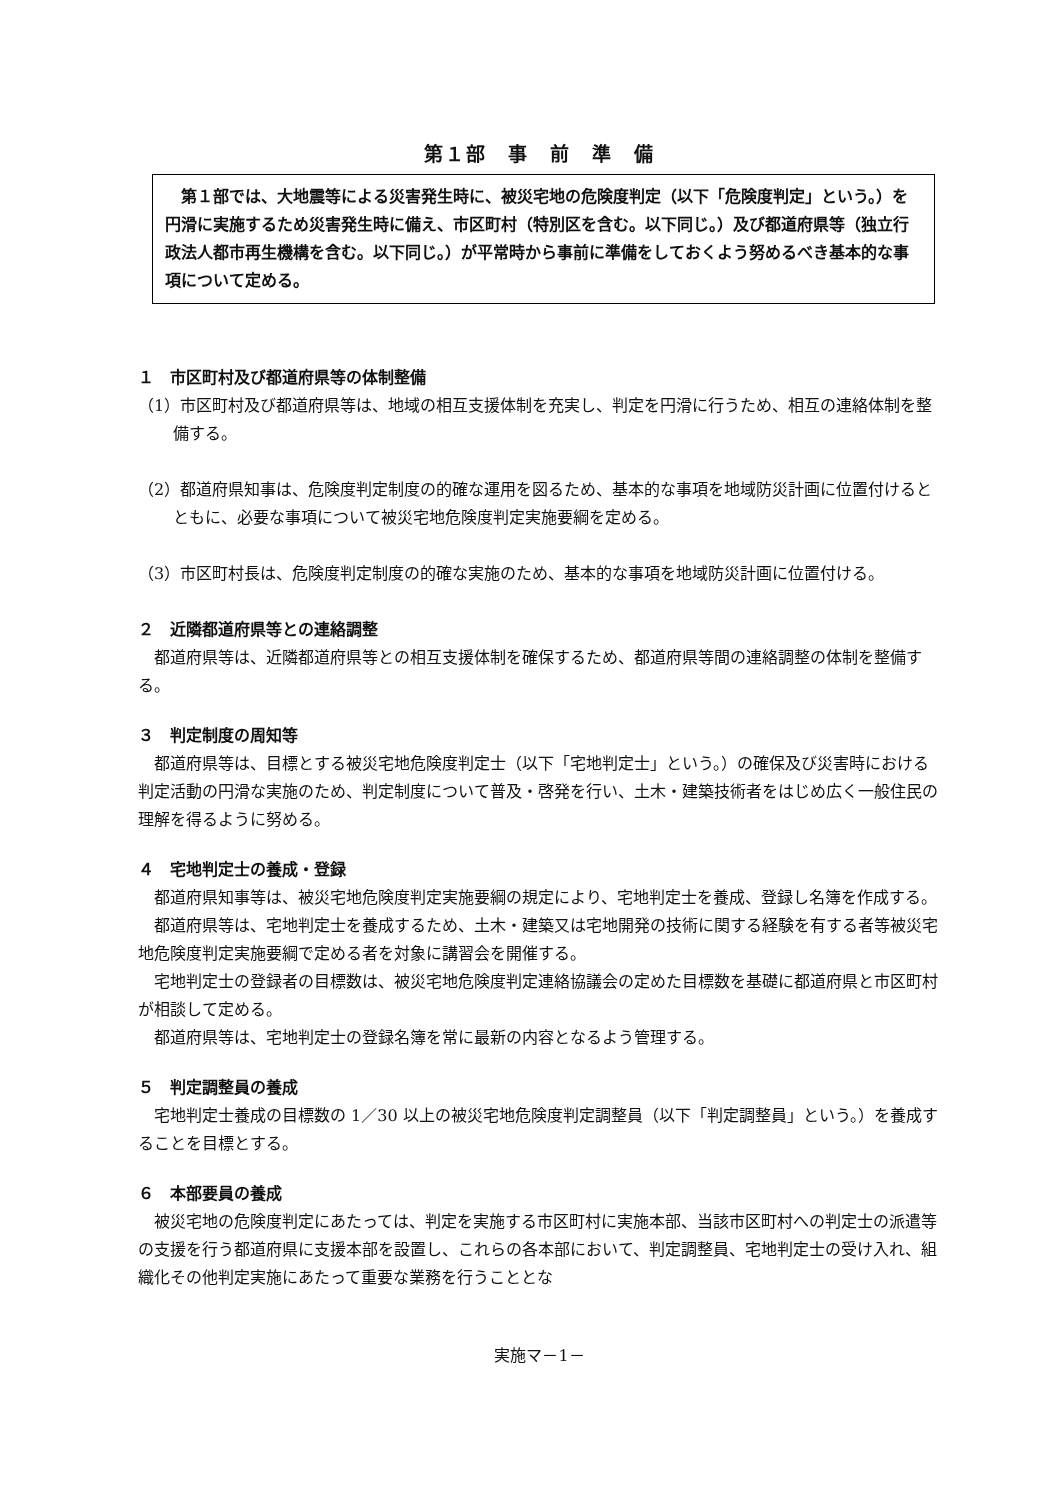第１部　事　前　準　備
　第１部では、大地震等による災害発生時に、被災宅地の危険度判定（以下「危険度判定」という。）を円滑に実施するため災害発生時に備え、市区町村（特別区を含む。以下同じ。）及び都道府県等（独立行政法人都市再生機構を含む。以下同じ。）が平常時から事前に準備をしておくよう努めるべき基本的な事項について定める。
１　市区町村及び都道府県等の体制整備
（1）市区町村及び都道府県等は、地域の相互支援体制を充実し、判定を円滑に行うため、相互の連絡体制を整備する。
（2）都道府県知事は、危険度判定制度の的確な運用を図るため、基本的な事項を地域防災計画に位置付けるとともに、必要な事項について被災宅地危険度判定実施要綱を定める。
（3）市区町村長は、危険度判定制度の的確な実施のため、基本的な事項を地域防災計画に位置付ける。
２　近隣都道府県等との連絡調整
都道府県等は、近隣都道府県等との相互支援体制を確保するため、都道府県等間の連絡調整の体制を整備する。
３　判定制度の周知等
都道府県等は、目標とする被災宅地危険度判定士（以下「宅地判定士」という。）の確保及び災害時における判定活動の円滑な実施のため、判定制度について普及・啓発を行い、土木・建築技術者をはじめ広く一般住民の理解を得るように努める。
４　宅地判定士の養成・登録
都道府県知事等は、被災宅地危険度判定実施要綱の規定により、宅地判定士を養成、登録し名簿を作成する。
都道府県等は、宅地判定士を養成するため、土木・建築又は宅地開発の技術に関する経験を有する者等被災宅地危険度判定実施要綱で定める者を対象に講習会を開催する。
宅地判定士の登録者の目標数は、被災宅地危険度判定連絡協議会の定めた目標数を基礎に都道府県と市区町村が相談して定める。
都道府県等は、宅地判定士の登録名簿を常に最新の内容となるよう管理する。
５　判定調整員の養成
宅地判定士養成の目標数の 1／30 以上の被災宅地危険度判定調整員（以下「判定調整員」という。）を養成することを目標とする。
６　本部要員の養成
被災宅地の危険度判定にあたっては、判定を実施する市区町村に実施本部、当該市区町村への判定士の派遣等の支援を行う都道府県に支援本部を設置し、これらの各本部において、判定調整員、宅地判定士の受け入れ、組織化その他判定実施にあたって重要な業務を行うこととな
実施マ－1－